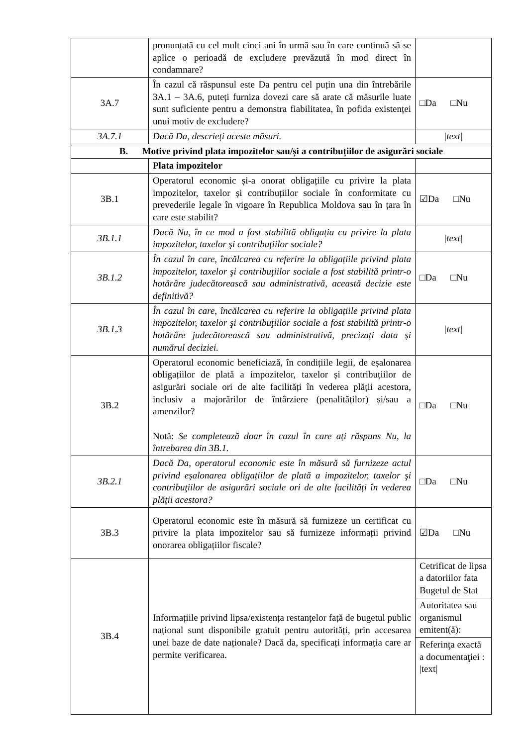| | pronunțată cu cel mult cinci ani în urmă sau în care continuă să se aplice o perioadă de excludere prevăzută în mod direct în condamnare? | |
| 3A.7 | În cazul că răspunsul este Da pentru cel puțin una din întrebările 3A.1 – 3A.6, puteți furniza dovezi care să arate că măsurile luate sunt suficiente pentru a demonstra fiabilitatea, în pofida existenței unui motiv de excludere? | □Da □Nu |
| 3A.7.1 | Dacă Da, descrieți aceste măsuri. | /text/ |
| B. Motive privind plata impozitelor sau/și a contribuțiilor de asigurări sociale | | |
| | Plata impozitelor | |
| 3B.1 | Operatorul economic și-a onorat obligațiile cu privire la plata impozitelor, taxelor și contribuțiilor sociale în conformitate cu prevederile legale în vigoare în Republica Moldova sau în țara în care este stabilit? | ☑Da □Nu |
| 3B.1.1 | Dacă Nu, în ce mod a fost stabilită obligația cu privire la plata impozitelor, taxelor şi contribuţiilor sociale? | /text/ |
| 3B.1.2 | În cazul în care, încălcarea cu referire la obligațiile privind plata impozitelor, taxelor şi contribuţiilor sociale a fost stabilită printr-o hotărâre judecătorească sau administrativă, această decizie este definitivă? | □Da □Nu |
| 3B.1.3 | În cazul în care, încălcarea cu referire la obligațiile privind plata impozitelor, taxelor şi contribuţiilor sociale a fost stabilită printr-o hotărâre judecătorească sau administrativă, precizați data și numărul deciziei. | /text/ |
| 3B.2 | Operatorul economic beneficiază, în condițiile legii, de eșalonarea obligațiilor de plată a impozitelor, taxelor și contribuțiilor de asigurări sociale ori de alte facilități în vederea plății acestora, inclusiv a majorărilor de întârziere (penalităților) și/sau a amenzilor? Notă: Se completează doar în cazul în care ați răspuns Nu, la întrebarea din 3B.1. | □Da □Nu |
| 3B.2.1 | Dacă Da, operatorul economic este în măsură să furnizeze actul privind eșalonarea obligațiilor de plată a impozitelor, taxelor şi contribuţiilor de asigurări sociale ori de alte facilități în vederea plății acestora? | □Da □Nu |
| 3B.3 | Operatorul economic este în măsură să furnizeze un certificat cu privire la plata impozitelor sau să furnizeze informații privind onorarea obligațiilor fiscale? | ☑Da □Nu |
| 3B.4 | Informațiile privind lipsa/existența restanțelor față de bugetul public național sunt disponibile gratuit pentru autorități, prin accesarea unei baze de date naționale? Dacă da, specificați informația care ar permite verificarea. | Cetrificat de lipsa a datoriilor fata Bugetul de Stat |
| | | Autoritatea sau organismul emitent(ă): |
| | | Referinţa exactă a documentaţiei : /text/ |